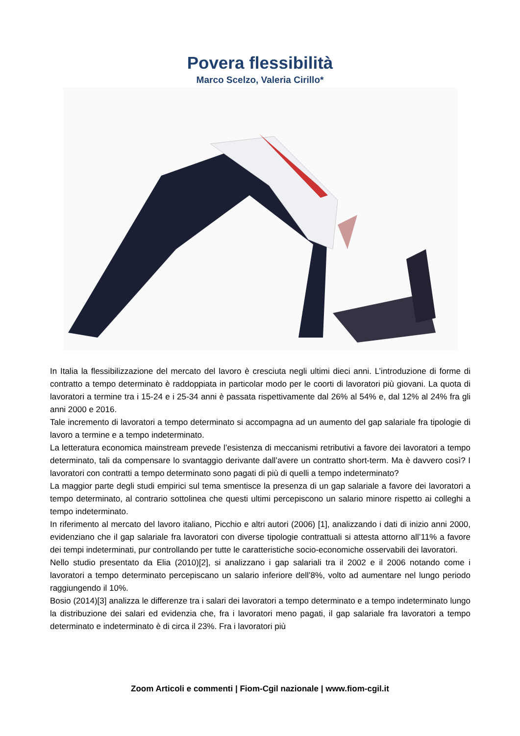Povera flessibilità
Marco Scelzo, Valeria Cirillo*
In Italia la flessibilizzazione del mercato del lavoro è cresciuta negli ultimi dieci anni. L’introduzione di forme di contratto a tempo determinato è raddoppiata in particolar modo per le coorti di lavoratori più giovani. La quota di lavoratori a termine tra i 15-24 e i 25-34 anni è passata rispettivamente dal 26% al 54% e, dal 12% al 24% fra gli anni 2000 e 2016.
Tale incremento di lavoratori a tempo determinato si accompagna ad un aumento del gap salariale fra tipologie di lavoro a termine e a tempo indeterminato.
La letteratura economica mainstream prevede l’esistenza di meccanismi retributivi a favore dei lavoratori a tempo determinato, tali da compensare lo svantaggio derivante dall’avere un contratto short-term. Ma è davvero così? I lavoratori con contratti a tempo determinato sono pagati di più di quelli a tempo indeterminato?
La maggior parte degli studi empirici sul tema smentisce la presenza di un gap salariale a favore dei lavoratori a tempo determinato, al contrario sottolinea che questi ultimi percepiscono un salario minore rispetto ai colleghi a tempo indeterminato.
In riferimento al mercato del lavoro italiano, Picchio e altri autori (2006) [1], analizzando i dati di inizio anni 2000, evidenziano che il gap salariale fra lavoratori con diverse tipologie contrattuali si attesta attorno all’11% a favore dei tempi indeterminati, pur controllando per tutte le caratteristiche socio-economiche osservabili dei lavoratori.
Nello studio presentato da Elia (2010)[2], si analizzano i gap salariali tra il 2002 e il 2006 notando come i lavoratori a tempo determinato percepiscano un salario inferiore dell’8%, volto ad aumentare nel lungo periodo raggiungendo il 10%.
Bosio (2014)[3] analizza le differenze tra i salari dei lavoratori a tempo determinato e a tempo indeterminato lungo la distribuzione dei salari ed evidenzia che, fra i lavoratori meno pagati, il gap salariale fra lavoratori a tempo determinato e indeterminato è di circa il 23%. Fra i lavoratori più
Zoom Articoli e commenti | Fiom-Cgil nazionale | www.fiom-cgil.it